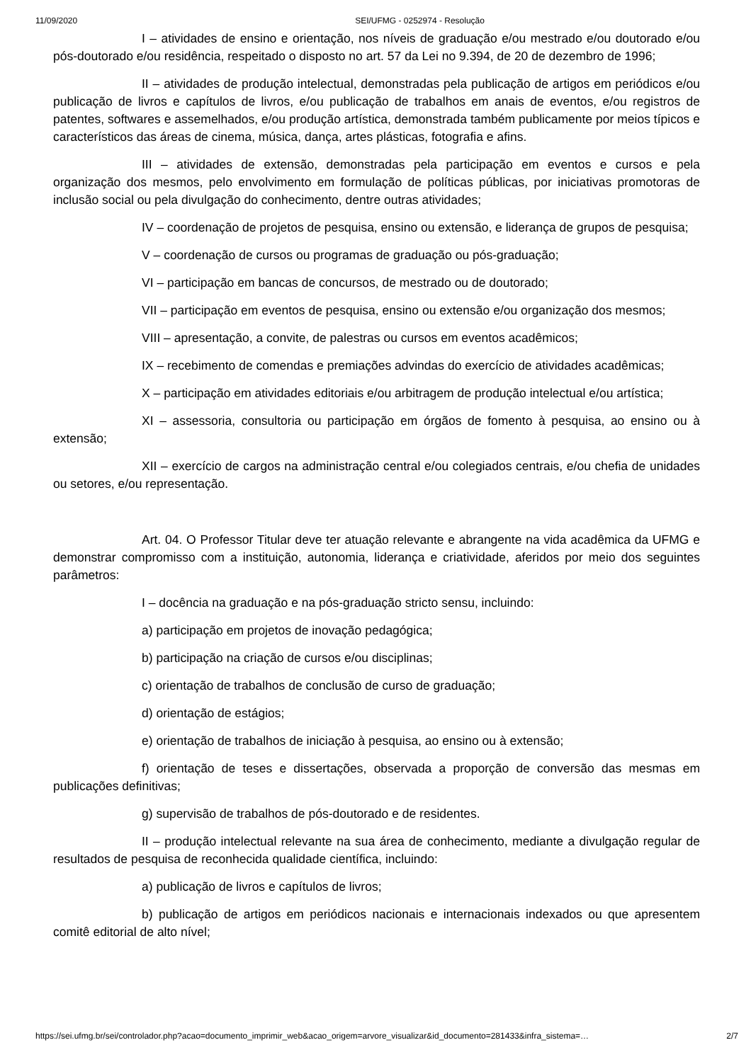11/09/2020 SEI/UFMG - 0252974 - Resolução
I – atividades de ensino e orientação, nos níveis de graduação e/ou mestrado e/ou doutorado e/ou pós-doutorado e/ou residência, respeitado o disposto no art. 57 da Lei no 9.394, de 20 de dezembro de 1996;
II – atividades de produção intelectual, demonstradas pela publicação de artigos em periódicos e/ou publicação de livros e capítulos de livros, e/ou publicação de trabalhos em anais de eventos, e/ou registros de patentes, softwares e assemelhados, e/ou produção artística, demonstrada também publicamente por meios típicos e característicos das áreas de cinema, música, dança, artes plásticas, fotografia e afins.
III – atividades de extensão, demonstradas pela participação em eventos e cursos e pela organização dos mesmos, pelo envolvimento em formulação de políticas públicas, por iniciativas promotoras de inclusão social ou pela divulgação do conhecimento, dentre outras atividades;
IV – coordenação de projetos de pesquisa, ensino ou extensão, e liderança de grupos de pesquisa;
V – coordenação de cursos ou programas de graduação ou pós-graduação;
VI – participação em bancas de concursos, de mestrado ou de doutorado;
VII – participação em eventos de pesquisa, ensino ou extensão e/ou organização dos mesmos;
VIII – apresentação, a convite, de palestras ou cursos em eventos acadêmicos;
IX – recebimento de comendas e premiações advindas do exercício de atividades acadêmicas;
X – participação em atividades editoriais e/ou arbitragem de produção intelectual e/ou artística;
XI – assessoria, consultoria ou participação em órgãos de fomento à pesquisa, ao ensino ou à extensão;
XII – exercício de cargos na administração central e/ou colegiados centrais, e/ou chefia de unidades ou setores, e/ou representação.
Art. 04. O Professor Titular deve ter atuação relevante e abrangente na vida acadêmica da UFMG e demonstrar compromisso com a instituição, autonomia, liderança e criatividade, aferidos por meio dos seguintes parâmetros:
I – docência na graduação e na pós-graduação stricto sensu, incluindo:
a) participação em projetos de inovação pedagógica;
b) participação na criação de cursos e/ou disciplinas;
c) orientação de trabalhos de conclusão de curso de graduação;
d) orientação de estágios;
e) orientação de trabalhos de iniciação à pesquisa, ao ensino ou à extensão;
f) orientação de teses e dissertações, observada a proporção de conversão das mesmas em publicações definitivas;
g) supervisão de trabalhos de pós-doutorado e de residentes.
II – produção intelectual relevante na sua área de conhecimento, mediante a divulgação regular de resultados de pesquisa de reconhecida qualidade científica, incluindo:
a) publicação de livros e capítulos de livros;
b) publicação de artigos em periódicos nacionais e internacionais indexados ou que apresentem comitê editorial de alto nível;
https://sei.ufmg.br/sei/controlador.php?acao=documento_imprimir_web&acao_origem=arvore_visualizar&id_documento=281433&infra_sistema=… 2/7